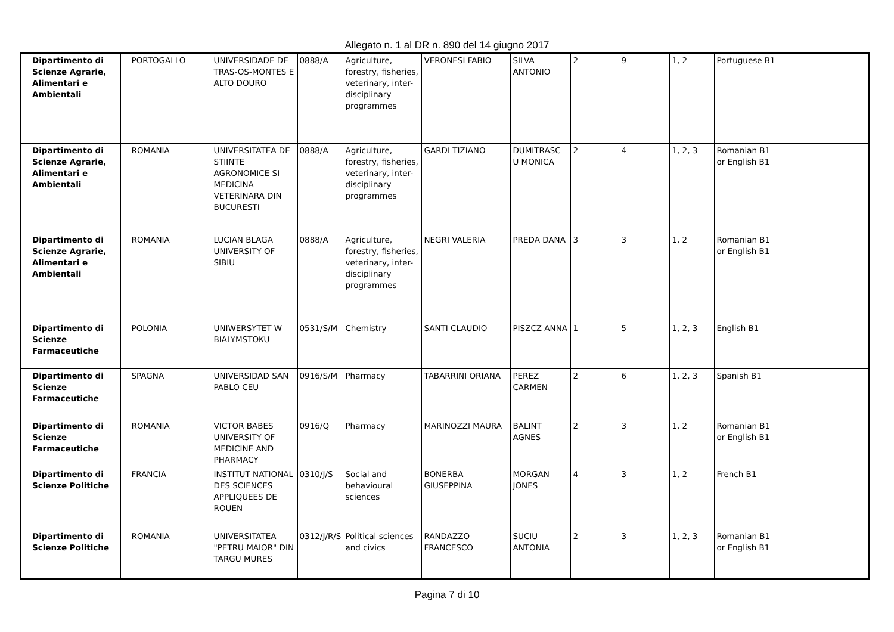Allegato n. 1 al DR n. 890 del 14 giugno 2017
| Dipartimento di Scienze Agrarie, Alimentari e Ambientali | PORTOGALLO | UNIVERSIDADE DE TRAS-OS-MONTES E ALTO DOURO | 0888/A | Agriculture, forestry, fisheries, veterinary, inter-disciplinary programmes | VERONESI FABIO | SILVA ANTONIO | 2 | 9 | 1, 2 | Portuguese B1 | |
| Dipartimento di Scienze Agrarie, Alimentari e Ambientali | ROMANIA | UNIVERSITATEA DE STIINTE AGRONOMICE SI MEDICINA VETERINARA DIN BUCURESTI | 0888/A | Agriculture, forestry, fisheries, veterinary, inter-disciplinary programmes | GARDI TIZIANO | DUMITRASC U MONICA | 2 | 4 | 1, 2, 3 | Romanian B1 or English B1 | |
| Dipartimento di Scienze Agrarie, Alimentari e Ambientali | ROMANIA | LUCIAN BLAGA UNIVERSITY OF SIBIU | 0888/A | Agriculture, forestry, fisheries, veterinary, inter-disciplinary programmes | NEGRI VALERIA | PREDA DANA | 3 | 3 | 1, 2 | Romanian B1 or English B1 | |
| Dipartimento di Scienze Farmaceutiche | POLONIA | UNIWERSYTET W BIALYMSTOKU | 0531/S/M | Chemistry | SANTI CLAUDIO | PISZCZ ANNA | 1 | 5 | 1, 2, 3 | English B1 | |
| Dipartimento di Scienze Farmaceutiche | SPAGNA | UNIVERSIDAD SAN PABLO CEU | 0916/S/M | Pharmacy | TABARRINI ORIANA | PEREZ CARMEN | 2 | 6 | 1, 2, 3 | Spanish B1 | |
| Dipartimento di Scienze Farmaceutiche | ROMANIA | VICTOR BABES UNIVERSITY OF MEDICINE AND PHARMACY | 0916/Q | Pharmacy | MARINOZZI MAURA | BALINT AGNES | 2 | 3 | 1, 2 | Romanian B1 or English B1 | |
| Dipartimento di Scienze Politiche | FRANCIA | INSTITUT NATIONAL DES SCIENCES APPLIQUEES DE ROUEN | 0310/J/S | Social and behavioural sciences | BONERBA GIUSEPPINA | MORGAN JONES | 4 | 3 | 1, 2 | French B1 | |
| Dipartimento di Scienze Politiche | ROMANIA | UNIVERSITATEA "PETRU MAIOR" DIN TARGU MURES | 0312/J/R/S | Political sciences and civics | RANDAZZO FRANCESCO | SUCIU ANTONIA | 2 | 3 | 1, 2, 3 | Romanian B1 or English B1 | |
Pagina 7 di 10